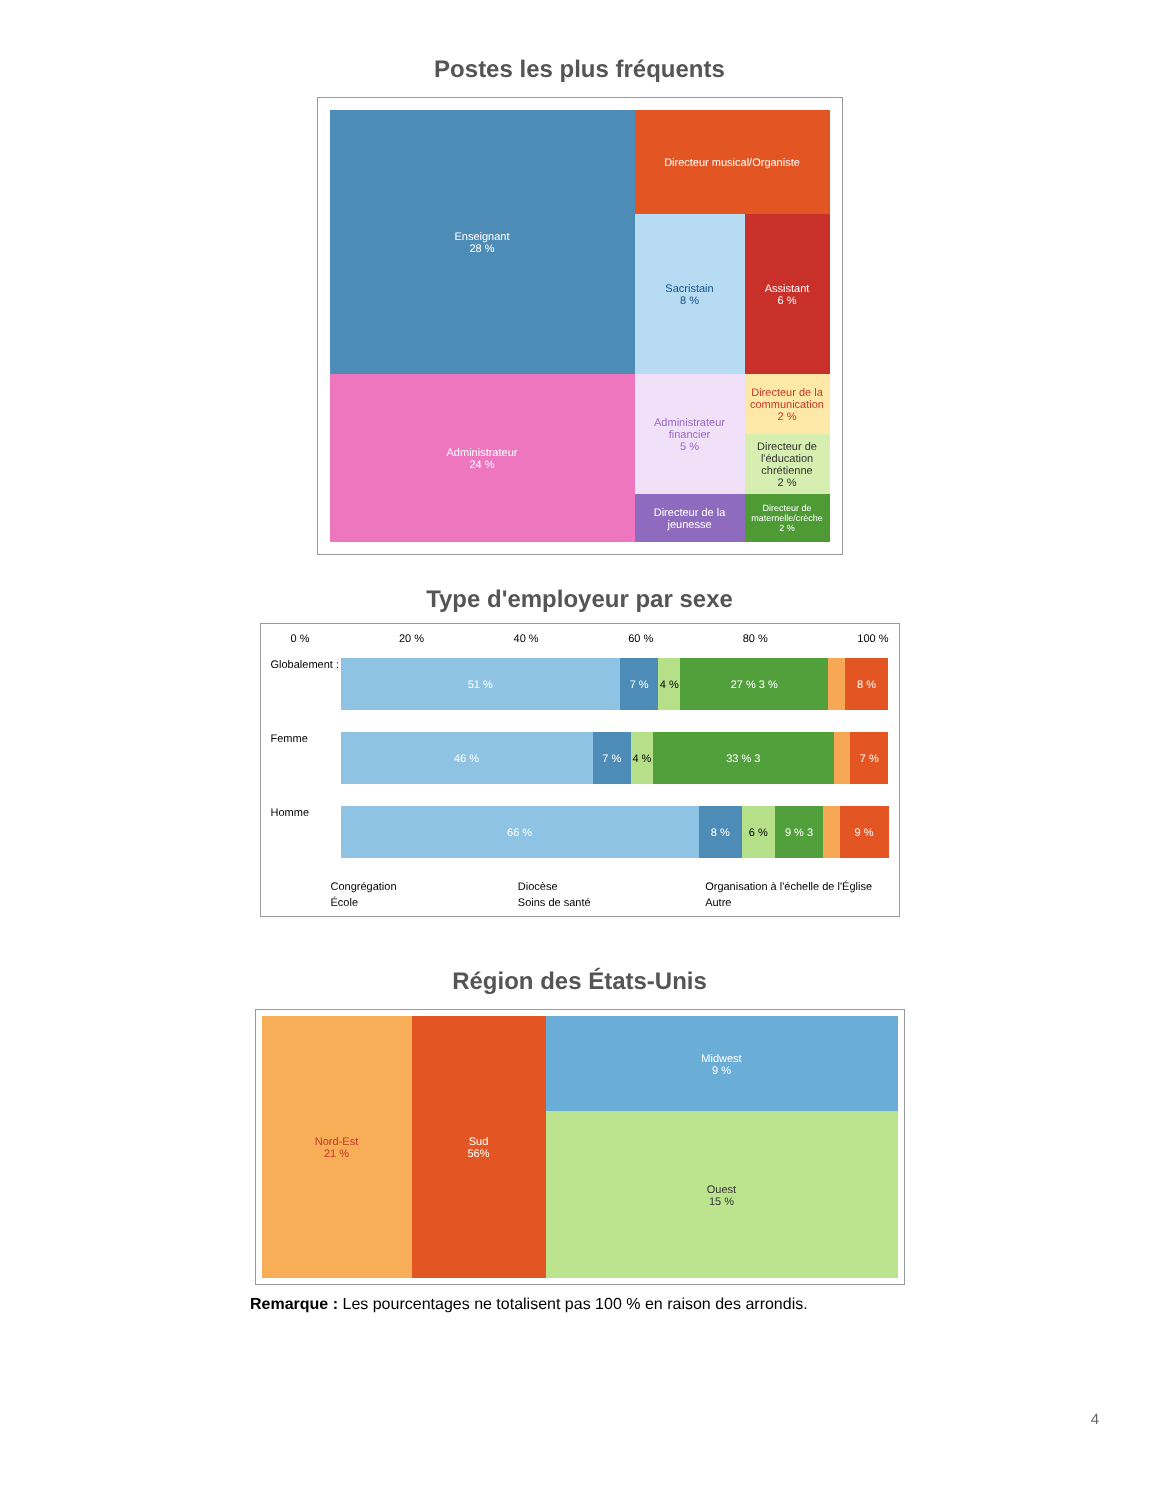Postes les plus fréquents
Enseignant
28 %
Directeur musical/Organiste
Sacristain
8 %
Assistant
6 %
Administrateur
24 %
Administrateur financier
5 %
Directeur de la communication
2 %
Directeur de l'éducation chrétienne
2 %
Directeur de la jeunesse
Directeur de maternelle/crèche
2 %
Type d'employeur par sexe
0 % 20 % 40 % 60 % 80 % 100 %
Globalement :
51 % 7 % 4 % 27 % 3 % 8 %
Femme
46 % 7 % 4 % 33 % 3 7 %
Homme
66 % 8 % 6 % 9 % 3 9 %
Congrégation Diocèse Organisation à l'échelle de l'Église École Soins de santé Autre
Région des États-Unis
Midwest
9 %
Nord-Est
21 %
Sud
56%
Ouest
15 %
Remarque : Les pourcentages ne totalisent pas 100 % en raison des arrondis.
4